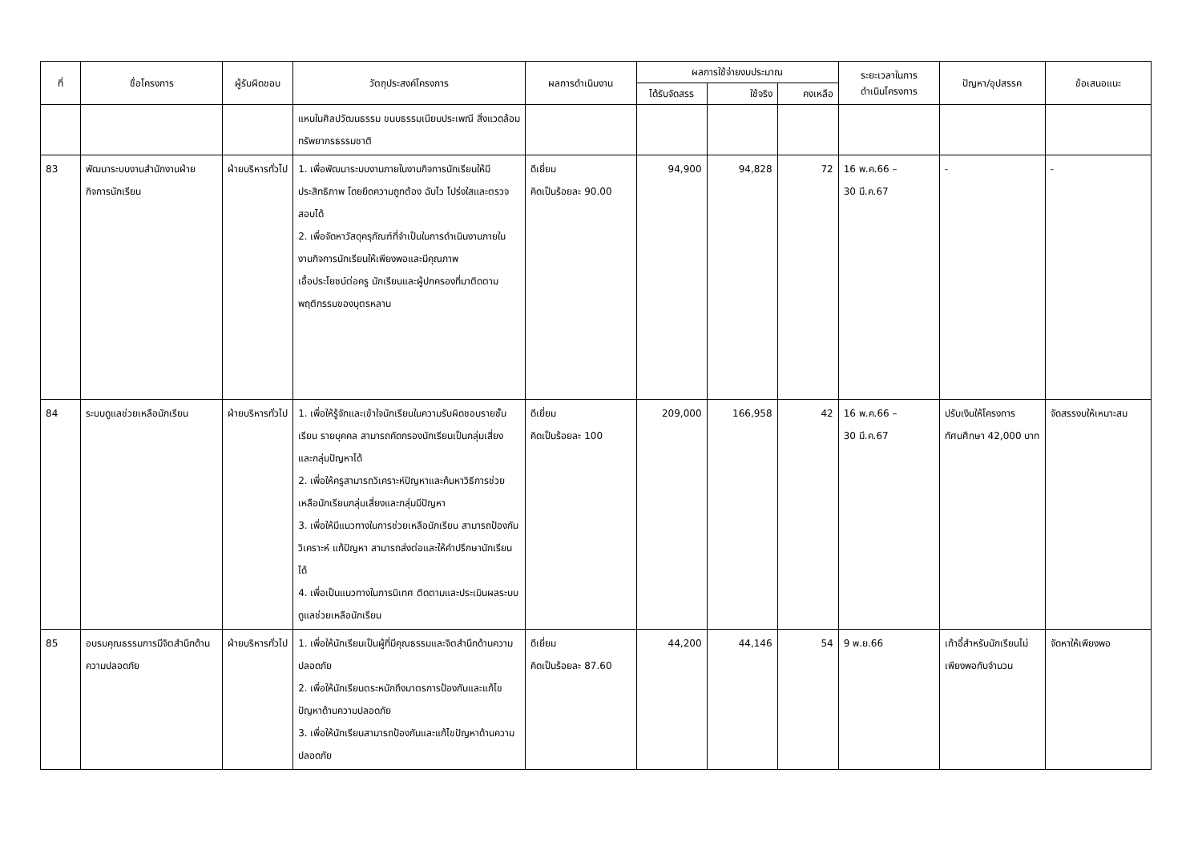| ที่ | ชื่อโครงการ | ผู้รับผิดชอบ | วัตถุประสงค์โครงการ | ผลการดำเนินงาน | ผลการใช้จ่ายงบประมาณ | | | ระยะเวลาในการ ดำเนินโครงการ | ปัญหา/อุปสรรค | ข้อเสนอแนะ |
| --- | --- | --- | --- | --- | --- | --- | --- | --- | --- | --- |
| | | | | | ได้รับจัดสรร | ใช้จริง | คงเหลือ | | | |
| | | | แหนในศิลปวัฒนธรรม ขนบธรรมเนียมประเพณี สิ่งแวดล้อม ทรัพยากรธรรมชาติ | | | | | | | |
| 83 | พัฒนาระบบงานสำนักงานฝ่ายกิจการนักเรียน | ฝ่ายบริหารทั่วไป | 1. เพื่อพัฒนาระบบงานภายในงานกิจการนักเรียนให้มีประสิทธิภาพ โดยยึดความถูกต้อง ฉับไว โปร่งใสและตรวจสอบได้ 2. เพื่อจัดหาวัสดุครุภัณฑ์ที่จำเป็นในการดำเนินงานภายในงานกิจการนักเรียนให้เพียงพอและมีคุณภาพ เอื้อประโยชน์ต่อครู นักเรียนและผู้ปกครองที่มาติดตามพฤติกรรมของบุตรหลาน | ดีเยี่ยม คิดเป็นร้อยละ 90.00 | 94,900 | 94,828 | 72 | 16 พ.ค.66 – 30 มี.ค.67 | - | - |
| 84 | ระบบดูแลช่วยเหลือนักเรียน | ฝ่ายบริหารทั่วไป | 1. เพื่อให้รู้จักและเข้าใจนักเรียนในความรับผิดชอบรายชั้นเรียน รายบุคคล สามารถคัดกรองนักเรียนเป็นกลุ่มเสี่ยง และกลุ่มปัญหาได้ 2. เพื่อให้ครูสามารถวิเคราะห์ปัญหาและค้นหาวิธีการช่วยเหลือนักเรียนกลุ่มเสี่ยงและกลุ่มมีปัญหา 3. เพื่อให้มีแนวทางในการช่วยเหลือนักเรียน สามารถป้องกัน วิเคราะห์ แก้ปัญหา สามารถส่งต่อและให้คำปรึกษานักเรียนได้ 4. เพื่อเป็นแนวทางในการนิเทศ ติดตามและประเมินผลระบบดูแลช่วยเหลือนักเรียน | ดีเยี่ยม คิดเป็นร้อยละ 100 | 209,000 | 166,958 | 42 | 16 พ.ค.66 – 30 มี.ค.67 | ปรับเงินให้โครงการทัศนศึกษา 42,000 บาท | จัดสรรงบให้เหมาะสม |
| 85 | อบรมคุณธรรมการมีจิตสำนึกด้านความปลอดภัย | ฝ่ายบริหารทั่วไป | 1. เพื่อให้นักเรียนเป็นผู้ที่มีคุณธรรมและจิตสำนึกด้านความปลอดภัย 2. เพื่อให้นักเรียนตระหนักถึงมาตรการป้องกันและแก้ไขปัญหาด้านความปลอดภัย 3. เพื่อให้นักเรียนสามารถป้องกันและแก้ไขปัญหาด้านความปลอดภัย | ดีเยี่ยม คิดเป็นร้อยละ 87.60 | 44,200 | 44,146 | 54 | 9 พ.ย.66 | เก้าอี้สำหรับนักเรียนไม่เพียงพอกับจำนวน | จัดหาให้เพียงพอ |